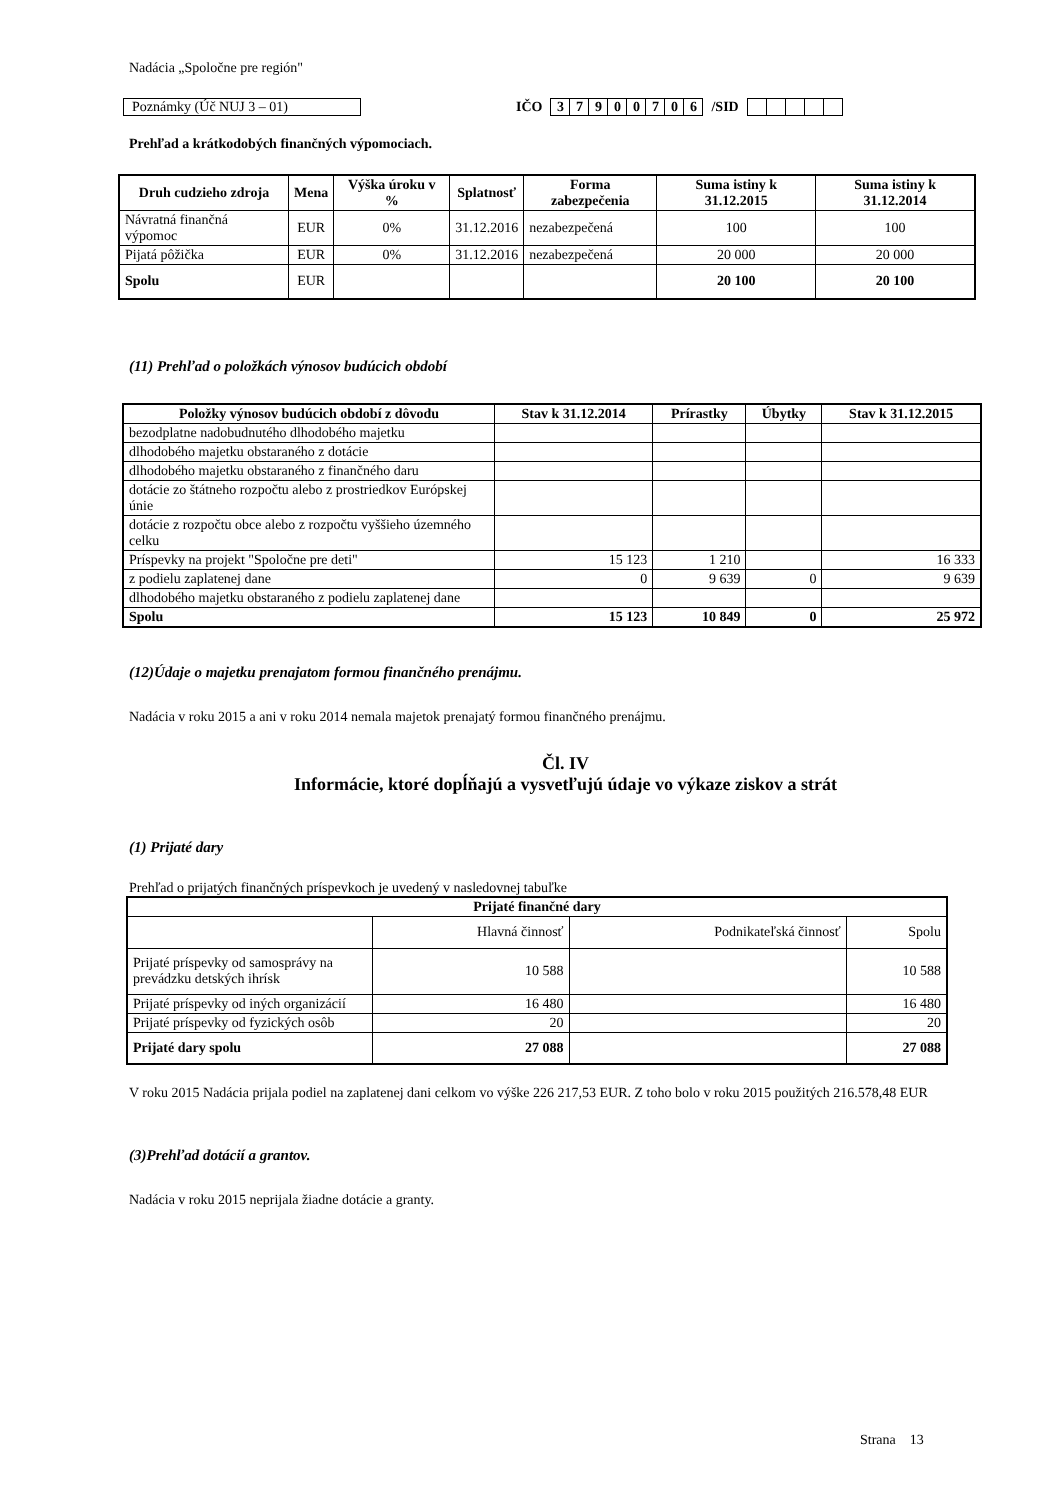Nadácia „Spoločne pre región"
Poznámky (Úč NUJ 3 – 01) IČO
| 3 | 7 | 9 | 0 | 0 | 7 | 0 | 6 |
/SID
Prehľad a krátkodobých finančných výpomociach.
| Druh cudzieho zdroja | Mena | Výška úroku v % | Splatnosť | Forma zabezpečenia | Suma istiny k 31.12.2015 | Suma istiny k 31.12.2014 |
| --- | --- | --- | --- | --- | --- | --- |
| Návratná finančná výpomoc | EUR | 0% | 31.12.2016 | nezabezpečená | 100 | 100 |
| Pijatá pôžička | EUR | 0% | 31.12.2016 | nezabezpečená | 20 000 | 20 000 |
| Spolu | EUR | | | | 20 100 | 20 100 |
(11) Prehľad o položkách výnosov budúcich období
| Položky výnosov budúcich období z dôvodu | Stav k 31.12.2014 | Prírastky | Úbytky | Stav k 31.12.2015 |
| --- | --- | --- | --- | --- |
| bezodplatne nadobudnutého dlhodobého majetku | | | | |
| dlhodobého majetku obstaraného z dotácie | | | | |
| dlhodobého majetku obstaraného z finančného daru | | | | |
| dotácie zo štátneho rozpočtu alebo z prostriedkov Európskej únie | | | | |
| dotácie z rozpočtu obce alebo z rozpočtu vyššieho územného celku | | | | |
| Príspevky na projekt "Spoločne pre deti" | 15 123 | 1 210 | | 16 333 |
| z podielu zaplatenej dane | 0 | 9 639 | 0 | 9 639 |
| dlhodobého majetku obstaraného z podielu zaplatenej dane | | | | |
| Spolu | 15 123 | 10 849 | 0 | 25 972 |
(12)Údaje o majetku prenajatom formou finančného prenájmu.
Nadácia v roku 2015 a ani v roku 2014 nemala majetok prenajatý formou finančného prenájmu.
Čl. IV
Informácie, ktoré dopĺňajú a vysvetľujú údaje vo výkaze ziskov a strát
(1) Prijaté dary
Prehľad o prijatých finančných príspevkoch je uvedený v nasledovnej tabuľke
| Prijaté finančné dary | | | |
| --- | --- | --- | --- |
| | Hlavná činnosť | Podnikateľská činnosť | Spolu |
| Prijaté príspevky od samosprávy na prevádzku detských ihrísk | 10 588 | | 10 588 |
| Prijaté príspevky od iných organizácií | 16 480 | | 16 480 |
| Prijaté príspevky od fyzických osôb | 20 | | 20 |
| Prijaté dary spolu | 27 088 | | 27 088 |
V roku 2015 Nadácia prijala podiel na zaplatenej dani celkom vo výške 226 217,53 EUR. Z toho bolo v roku 2015 použitých 216.578,48 EUR
(3)Prehľad dotácií a grantov.
Nadácia v roku 2015 neprijala žiadne dotácie a granty.
Strana 13